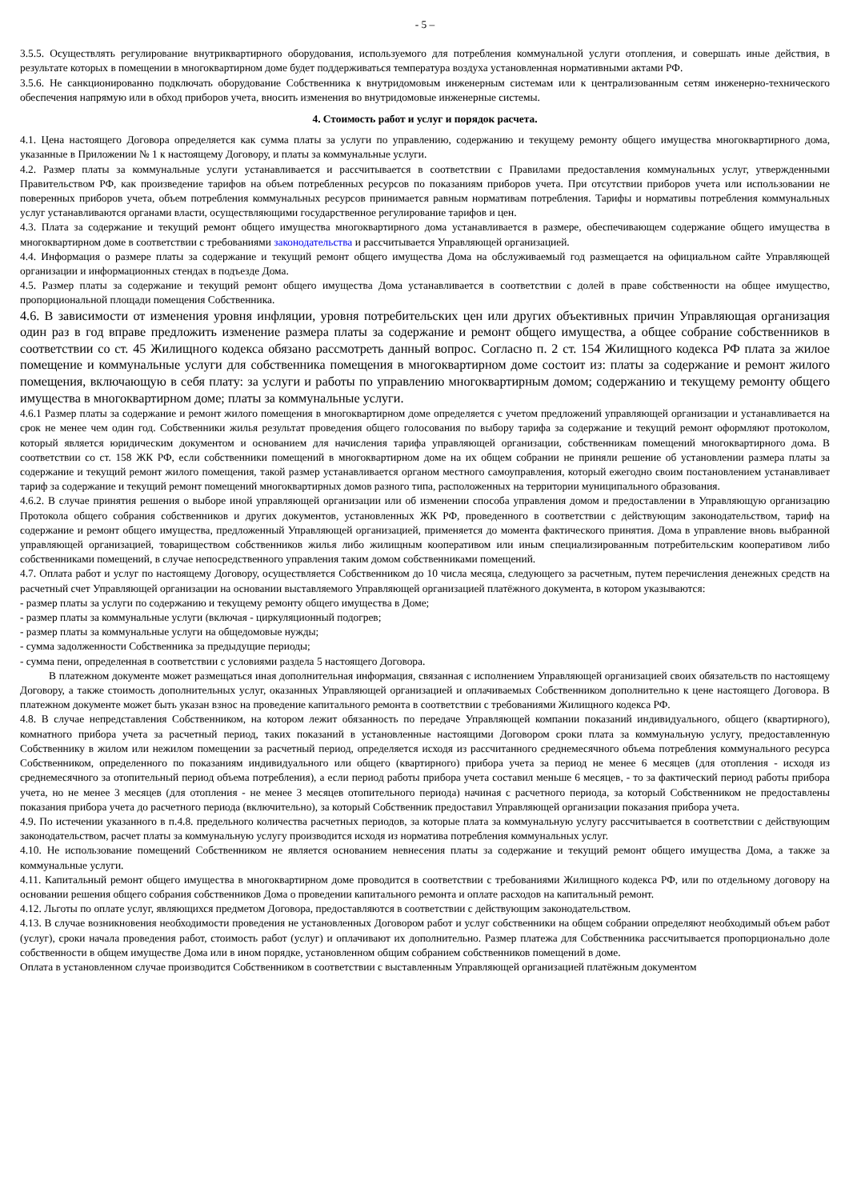- 5 –
3.5.5. Осуществлять регулирование внутриквартирного оборудования, используемого для потребления коммунальной услуги отопления, и совершать иные действия, в результате которых в помещении в многоквартирном доме будет поддерживаться температура воздуха установленная нормативными актами РФ.
3.5.6. Не санкционированно подключать оборудование Собственника к внутридомовым инженерным системам или к централизованным сетям инженерно-технического обеспечения напрямую или в обход приборов учета, вносить изменения во внутридомовые инженерные системы.
4. Стоимость работ и услуг и порядок расчета.
4.1. Цена настоящего Договора определяется как сумма платы за услуги по управлению, содержанию и текущему ремонту общего имущества многоквартирного дома, указанные в Приложении № 1 к настоящему Договору, и платы за коммунальные услуги.
4.2. Размер платы за коммунальные услуги устанавливается и рассчитывается в соответствии с Правилами предоставления коммунальных услуг, утвержденными Правительством РФ, как произведение тарифов на объем потребленных ресурсов по показаниям приборов учета. При отсутствии приборов учета или использовании не поверенных приборов учета, объем потребления коммунальных ресурсов принимается равным нормативам потребления. Тарифы и нормативы потребления коммунальных услуг устанавливаются органами власти, осуществляющими государственное регулирование тарифов и цен.
4.3. Плата за содержание и текущий ремонт общего имущества многоквартирного дома устанавливается в размере, обеспечивающем содержание общего имущества в многоквартирном доме в соответствии с требованиями законодательства и рассчитывается Управляющей организацией.
4.4. Информация о размере платы за содержание и текущий ремонт общего имущества Дома на обслуживаемый год размещается на официальном сайте Управляющей организации и информационных стендах в подъезде Дома.
4.5. Размер платы за содержание и текущий ремонт общего имущества Дома устанавливается в соответствии с долей в праве собственности на общее имущество, пропорциональной площади помещения Собственника.
4.6. В зависимости от изменения уровня инфляции, уровня потребительских цен или других объективных причин Управляющая организация один раз в год вправе предложить изменение размера платы за содержание и ремонт общего имущества, а общее собрание собственников в соответствии со ст. 45 Жилищного кодекса обязано рассмотреть данный вопрос. Согласно п. 2 ст. 154 Жилищного кодекса РФ плата за жилое помещение и коммунальные услуги для собственника помещения в многоквартирном доме состоит из: платы за содержание и ремонт жилого помещения, включающую в себя плату: за услуги и работы по управлению многоквартирным домом; содержанию и текущему ремонту общего имущества в многоквартирном доме; платы за коммунальные услуги.
4.6.1 Размер платы за содержание и ремонт жилого помещения в многоквартирном доме определяется с учетом предложений управляющей организации и устанавливается на срок не менее чем один год. Собственники жилья результат проведения общего голосования по выбору тарифа за содержание и текущий ремонт оформляют протоколом, который является юридическим документом и основанием для начисления тарифа управляющей организации, собственникам помещений многоквартирного дома. В соответствии со ст. 158 ЖК РФ, если собственники помещений в многоквартирном доме на их общем собрании не приняли решение об установлении размера платы за содержание и текущий ремонт жилого помещения, такой размер устанавливается органом местного самоуправления, который ежегодно своим постановлением устанавливает тариф за содержание и текущий ремонт помещений многоквартирных домов разного типа, расположенных на территории муниципального образования.
4.6.2. В случае принятия решения о выборе иной управляющей организации или об изменении способа управления домом и предоставлении в Управляющую организацию Протокола общего собрания собственников и других документов, установленных ЖК РФ, проведенного в соответствии с действующим законодательством, тариф на содержание и ремонт общего имущества, предложенный Управляющей организацией, применяется до момента фактического принятия. Дома в управление вновь выбранной управляющей организацией, товариществом собственников жилья либо жилищным кооперативом или иным специализированным потребительским кооперативом либо собственниками помещений, в случае непосредственного управления таким домом собственниками помещений.
4.7. Оплата работ и услуг по настоящему Договору, осуществляется Собственником до 10 числа месяца, следующего за расчетным, путем перечисления денежных средств на расчетный счет Управляющей организации на основании выставляемого Управляющей организацией платёжного документа, в котором указываются:
- размер платы за услуги по содержанию и текущему ремонту общего имущества в Доме;
- размер платы за коммунальные услуги (включая - циркуляционный подогрев;
- размер платы за коммунальные услуги на общедомовые нужды;
- сумма задолженности Собственника за предыдущие периоды;
- сумма пени, определенная в соответствии с условиями раздела 5 настоящего Договора.
В платежном документе может размещаться иная дополнительная информация, связанная с исполнением Управляющей организацией своих обязательств по настоящему Договору, а также стоимость дополнительных услуг, оказанных Управляющей организацией и оплачиваемых Собственником дополнительно к цене настоящего Договора. В платежном документе может быть указан взнос на проведение капитального ремонта в соответствии с требованиями Жилищного кодекса РФ.
4.8. В случае непредставления Собственником, на котором лежит обязанность по передаче Управляющей компании показаний индивидуального, общего (квартирного), комнатного прибора учета за расчетный период, таких показаний в установленные настоящими Договором сроки плата за коммунальную услугу, предоставленную Собственнику в жилом или нежилом помещении за расчетный период, определяется исходя из рассчитанного среднемесячного объема потребления коммунального ресурса Собственником, определенного по показаниям индивидуального или общего (квартирного) прибора учета за период не менее 6 месяцев (для отопления - исходя из среднемесячного за отопительный период объема потребления), а если период работы прибора учета составил меньше 6 месяцев, - то за фактический период работы прибора учета, но не менее 3 месяцев (для отопления - не менее 3 месяцев отопительного периода) начиная с расчетного периода, за который Собственником не предоставлены показания прибора учета до расчетного периода (включительно), за который Собственник предоставил Управляющей организации показания прибора учета.
4.9. По истечении указанного в п.4.8. предельного количества расчетных периодов, за которые плата за коммунальную услугу рассчитывается в соответствии с действующим законодательством, расчет платы за коммунальную услугу производится исходя из норматива потребления коммунальных услуг.
4.10. Не использование помещений Собственником не является основанием невнесения платы за содержание и текущий ремонт общего имущества Дома, а также за коммунальные услуги.
4.11. Капитальный ремонт общего имущества в многоквартирном доме проводится в соответствии с требованиями Жилищного кодекса РФ, или по отдельному договору на основании решения общего собрания собственников Дома о проведении капитального ремонта и оплате расходов на капитальный ремонт.
4.12. Льготы по оплате услуг, являющихся предметом Договора, предоставляются в соответствии с действующим законодательством.
4.13. В случае возникновения необходимости проведения не установленных Договором работ и услуг собственники на общем собрании определяют необходимый объем работ (услуг), сроки начала проведения работ, стоимость работ (услуг) и оплачивают их дополнительно. Размер платежа для Собственника рассчитывается пропорционально доле собственности в общем имуществе Дома или в ином порядке, установленном общим собранием собственников помещений в доме.
Оплата в установленном случае производится Собственником в соответствии с выставленным Управляющей организацией платёжным документом